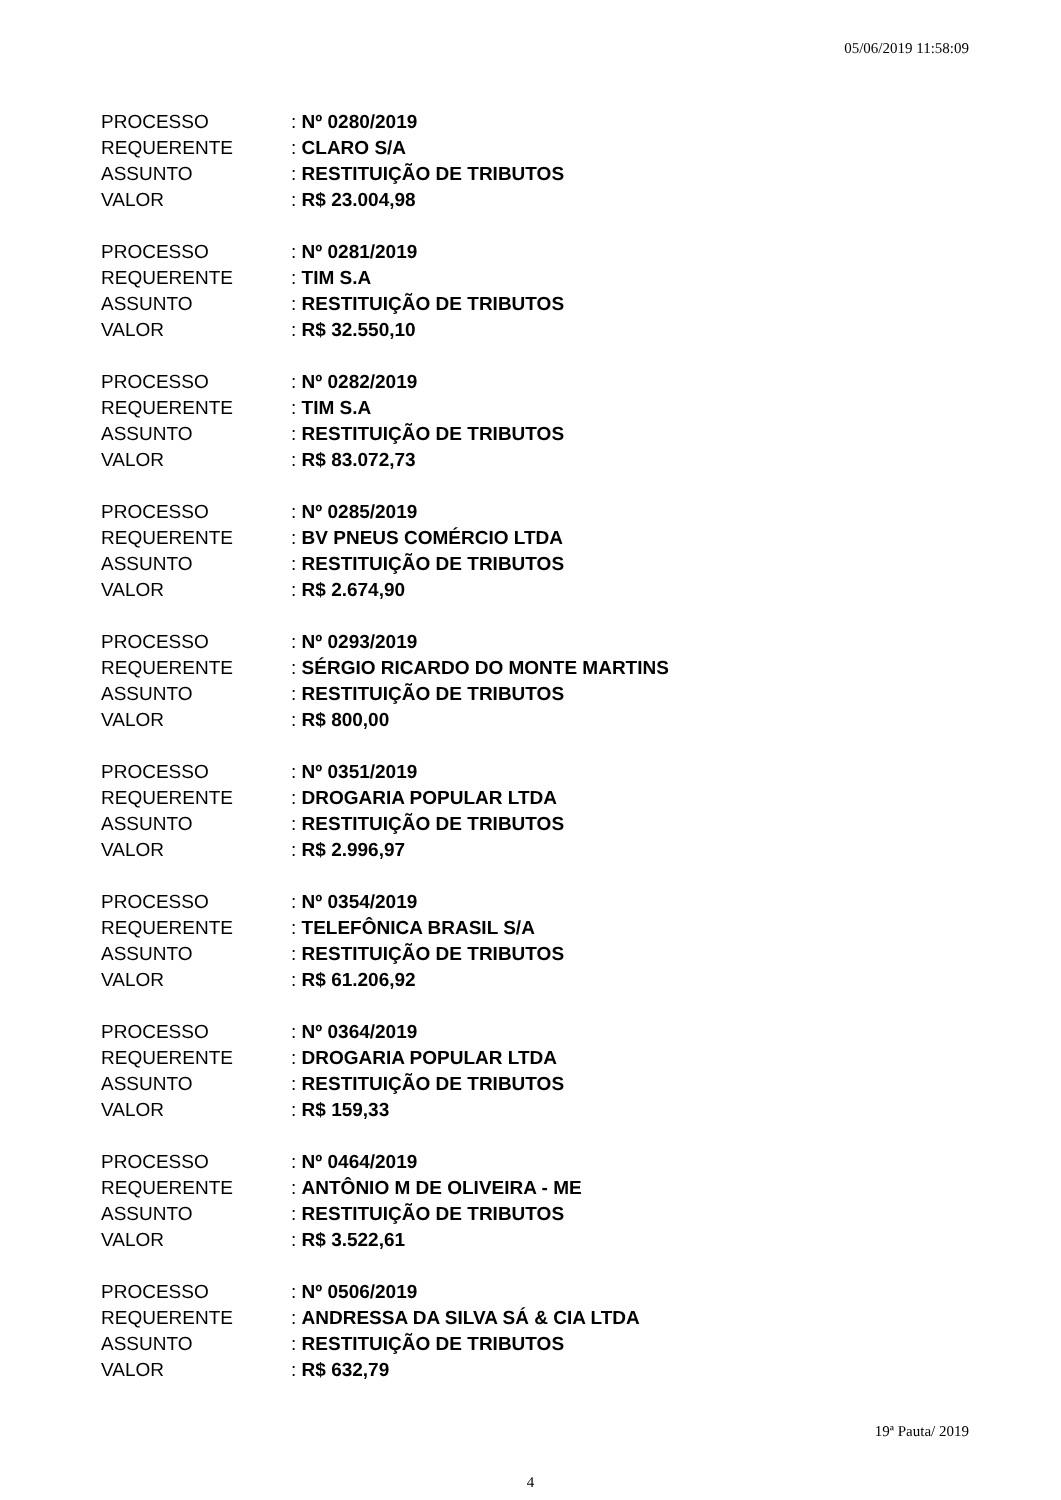05/06/2019 11:58:09
PROCESSO: Nº 0280/2019
REQUERENTE: CLARO S/A
ASSUNTO: RESTITUIÇÃO DE TRIBUTOS
VALOR: R$ 23.004,98
PROCESSO: Nº 0281/2019
REQUERENTE: TIM S.A
ASSUNTO: RESTITUIÇÃO DE TRIBUTOS
VALOR: R$ 32.550,10
PROCESSO: Nº 0282/2019
REQUERENTE: TIM S.A
ASSUNTO: RESTITUIÇÃO DE TRIBUTOS
VALOR: R$ 83.072,73
PROCESSO: Nº 0285/2019
REQUERENTE: BV PNEUS COMÉRCIO LTDA
ASSUNTO: RESTITUIÇÃO DE TRIBUTOS
VALOR: R$ 2.674,90
PROCESSO: Nº 0293/2019
REQUERENTE: SÉRGIO RICARDO DO MONTE MARTINS
ASSUNTO: RESTITUIÇÃO DE TRIBUTOS
VALOR: R$ 800,00
PROCESSO: Nº 0351/2019
REQUERENTE: DROGARIA POPULAR LTDA
ASSUNTO: RESTITUIÇÃO DE TRIBUTOS
VALOR: R$ 2.996,97
PROCESSO: Nº 0354/2019
REQUERENTE: TELEFÔNICA BRASIL S/A
ASSUNTO: RESTITUIÇÃO DE TRIBUTOS
VALOR: R$ 61.206,92
PROCESSO: Nº 0364/2019
REQUERENTE: DROGARIA POPULAR LTDA
ASSUNTO: RESTITUIÇÃO DE TRIBUTOS
VALOR: R$ 159,33
PROCESSO: Nº 0464/2019
REQUERENTE: ANTÔNIO M DE OLIVEIRA - ME
ASSUNTO: RESTITUIÇÃO DE TRIBUTOS
VALOR: R$ 3.522,61
PROCESSO: Nº 0506/2019
REQUERENTE: ANDRESSA DA SILVA SÁ & CIA LTDA
ASSUNTO: RESTITUIÇÃO DE TRIBUTOS
VALOR: R$ 632,79
19ª Pauta/ 2019
4